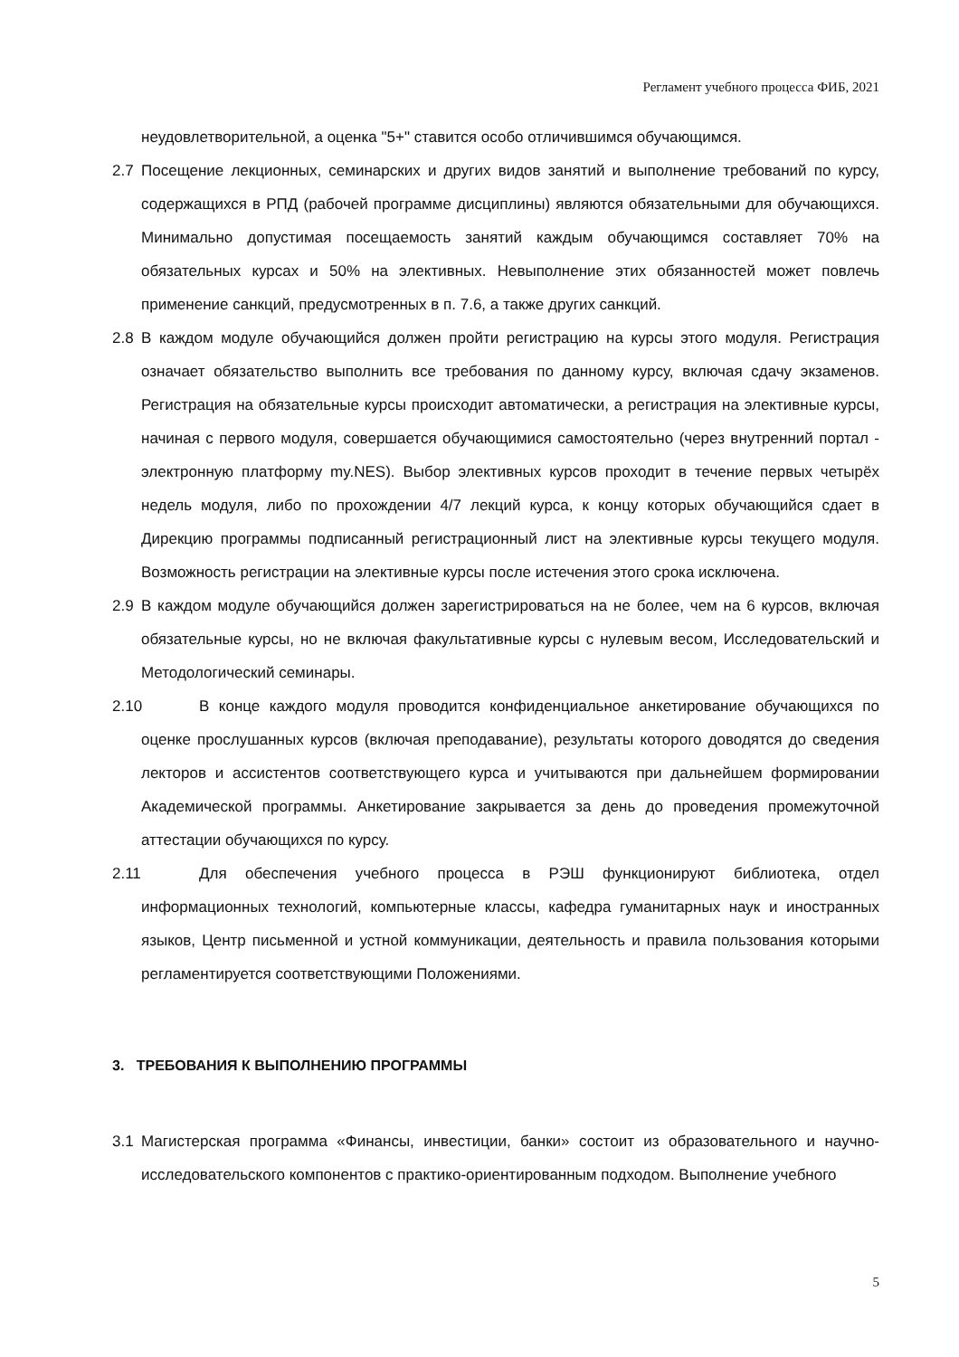Регламент учебного процесса ФИБ, 2021
неудовлетворительной, а оценка "5+" ставится особо отличившимся обучающимся.
2.7 Посещение лекционных, семинарских и других видов занятий и выполнение требований по курсу, содержащихся в РПД (рабочей программе дисциплины) являются обязательными для обучающихся. Минимально допустимая посещаемость занятий каждым обучающимся составляет 70% на обязательных курсах и 50% на элективных. Невыполнение этих обязанностей может повлечь применение санкций, предусмотренных в п. 7.6, а также других санкций.
2.8 В каждом модуле обучающийся должен пройти регистрацию на курсы этого модуля. Регистрация означает обязательство выполнить все требования по данному курсу, включая сдачу экзаменов. Регистрация на обязательные курсы происходит автоматически, а регистрация на элективные курсы, начиная с первого модуля, совершается обучающимися самостоятельно (через внутренний портал - электронную платформу my.NES). Выбор элективных курсов проходит в течение первых четырёх недель модуля, либо по прохождении 4/7 лекций курса, к концу которых обучающийся сдает в Дирекцию программы подписанный регистрационный лист на элективные курсы текущего модуля. Возможность регистрации на элективные курсы после истечения этого срока исключена.
2.9 В каждом модуле обучающийся должен зарегистрироваться на не более, чем на 6 курсов, включая обязательные курсы, но не включая факультативные курсы с нулевым весом, Исследовательский и Методологический семинары.
2.10
В конце каждого модуля проводится конфиденциальное анкетирование обучающихся по оценке прослушанных курсов (включая преподавание), результаты которого доводятся до сведения лекторов и ассистентов соответствующего курса и учитываются при дальнейшем формировании Академической программы. Анкетирование закрывается за день до проведения промежуточной аттестации обучающихся по курсу.
2.11
Для обеспечения учебного процесса в РЭШ функционируют библиотека, отдел информационных технологий, компьютерные классы, кафедра гуманитарных наук и иностранных языков, Центр письменной и устной коммуникации, деятельность и правила пользования которыми регламентируется соответствующими Положениями.
3. ТРЕБОВАНИЯ К ВЫПОЛНЕНИЮ ПРОГРАММЫ
3.1 Магистерская программа «Финансы, инвестиции, банки» состоит из образовательного и научно-исследовательского компонентов с практико-ориентированным подходом. Выполнение учебного
5